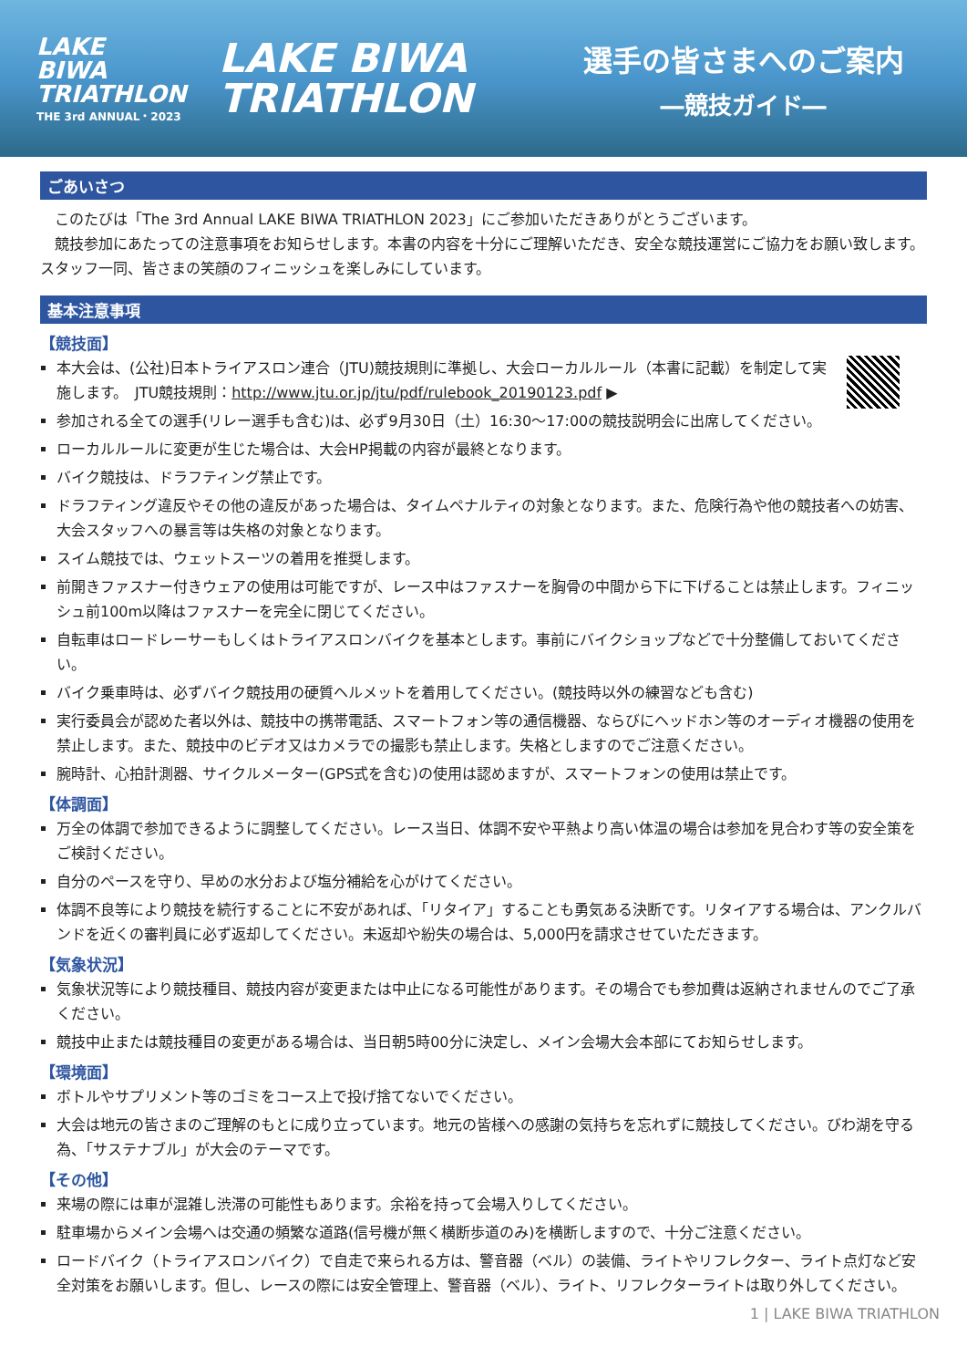LAKE
BIWA
TRIATHLON
THE 3rd ANNUAL・2023
LAKE BIWA
TRIATHLON
選手の皆さまへのご案内
―競技ガイド―
ごあいさつ
　このたびは「The 3rd Annual LAKE BIWA TRIATHLON 2023」にご参加いただきありがとうございます。
　競技参加にあたっての注意事項をお知らせします。本書の内容を十分にご理解いただき、安全な競技運営にご協力をお願い致します。スタッフ一同、皆さまの笑顔のフィニッシュを楽しみにしています。
基本注意事項
【競技面】
本大会は、(公社)日本トライアスロン連合（JTU)競技規則に準拠し、大会ローカルルール（本書に記載）を制定して実施します。　JTU競技規則：http://www.jtu.or.jp/jtu/pdf/rulebook_20190123.pdf ▶
参加される全ての選手(リレー選手も含む)は、必ず9月30日（土）16:30～17:00の競技説明会に出席してください。
ローカルルールに変更が生じた場合は、大会HP掲載の内容が最終となります。
バイク競技は、ドラフティング禁止です。
ドラフティング違反やその他の違反があった場合は、タイムペナルティの対象となります。また、危険行為や他の競技者への妨害、大会スタッフへの暴言等は失格の対象となります。
スイム競技では、ウェットスーツの着用を推奨します。
前開きファスナー付きウェアの使用は可能ですが、レース中はファスナーを胸骨の中間から下に下げることは禁止します。フィニッシュ前100m以降はファスナーを完全に閉じてください。
自転車はロードレーサーもしくはトライアスロンバイクを基本とします。事前にバイクショップなどで十分整備しておいてください。
バイク乗車時は、必ずバイク競技用の硬質ヘルメットを着用してください。(競技時以外の練習なども含む)
実行委員会が認めた者以外は、競技中の携帯電話、スマートフォン等の通信機器、ならびにヘッドホン等のオーディオ機器の使用を禁止します。また、競技中のビデオ又はカメラでの撮影も禁止します。失格としますのでご注意ください。
腕時計、心拍計測器、サイクルメーター(GPS式を含む)の使用は認めますが、スマートフォンの使用は禁止です。
【体調面】
万全の体調で参加できるように調整してください。レース当日、体調不安や平熱より高い体温の場合は参加を見合わす等の安全策をご検討ください。
自分のペースを守り、早めの水分および塩分補給を心がけてください。
体調不良等により競技を続行することに不安があれば、「リタイア」することも勇気ある決断です。リタイアする場合は、アンクルバンドを近くの審判員に必ず返却してください。未返却や紛失の場合は、5,000円を請求させていただきます。
【気象状況】
気象状況等により競技種目、競技内容が変更または中止になる可能性があります。その場合でも参加費は返納されませんのでご了承ください。
競技中止または競技種目の変更がある場合は、当日朝5時00分に決定し、メイン会場大会本部にてお知らせします。
【環境面】
ボトルやサプリメント等のゴミをコース上で投げ捨てないでください。
大会は地元の皆さまのご理解のもとに成り立っています。地元の皆様への感謝の気持ちを忘れずに競技してください。びわ湖を守る為、「サステナブル」が大会のテーマです。
【その他】
来場の際には車が混雑し渋滞の可能性もあります。余裕を持って会場入りしてください。
駐車場からメイン会場へは交通の頻繁な道路(信号機が無く横断歩道のみ)を横断しますので、十分ご注意ください。
ロードバイク（トライアスロンバイク）で自走で来られる方は、警音器（ベル）の装備、ライトやリフレクター、ライト点灯など安全対策をお願いします。但し、レースの際には安全管理上、警音器（ベル）、ライト、リフレクターライトは取り外してください。
1 | LAKE BIWA TRIATHLON